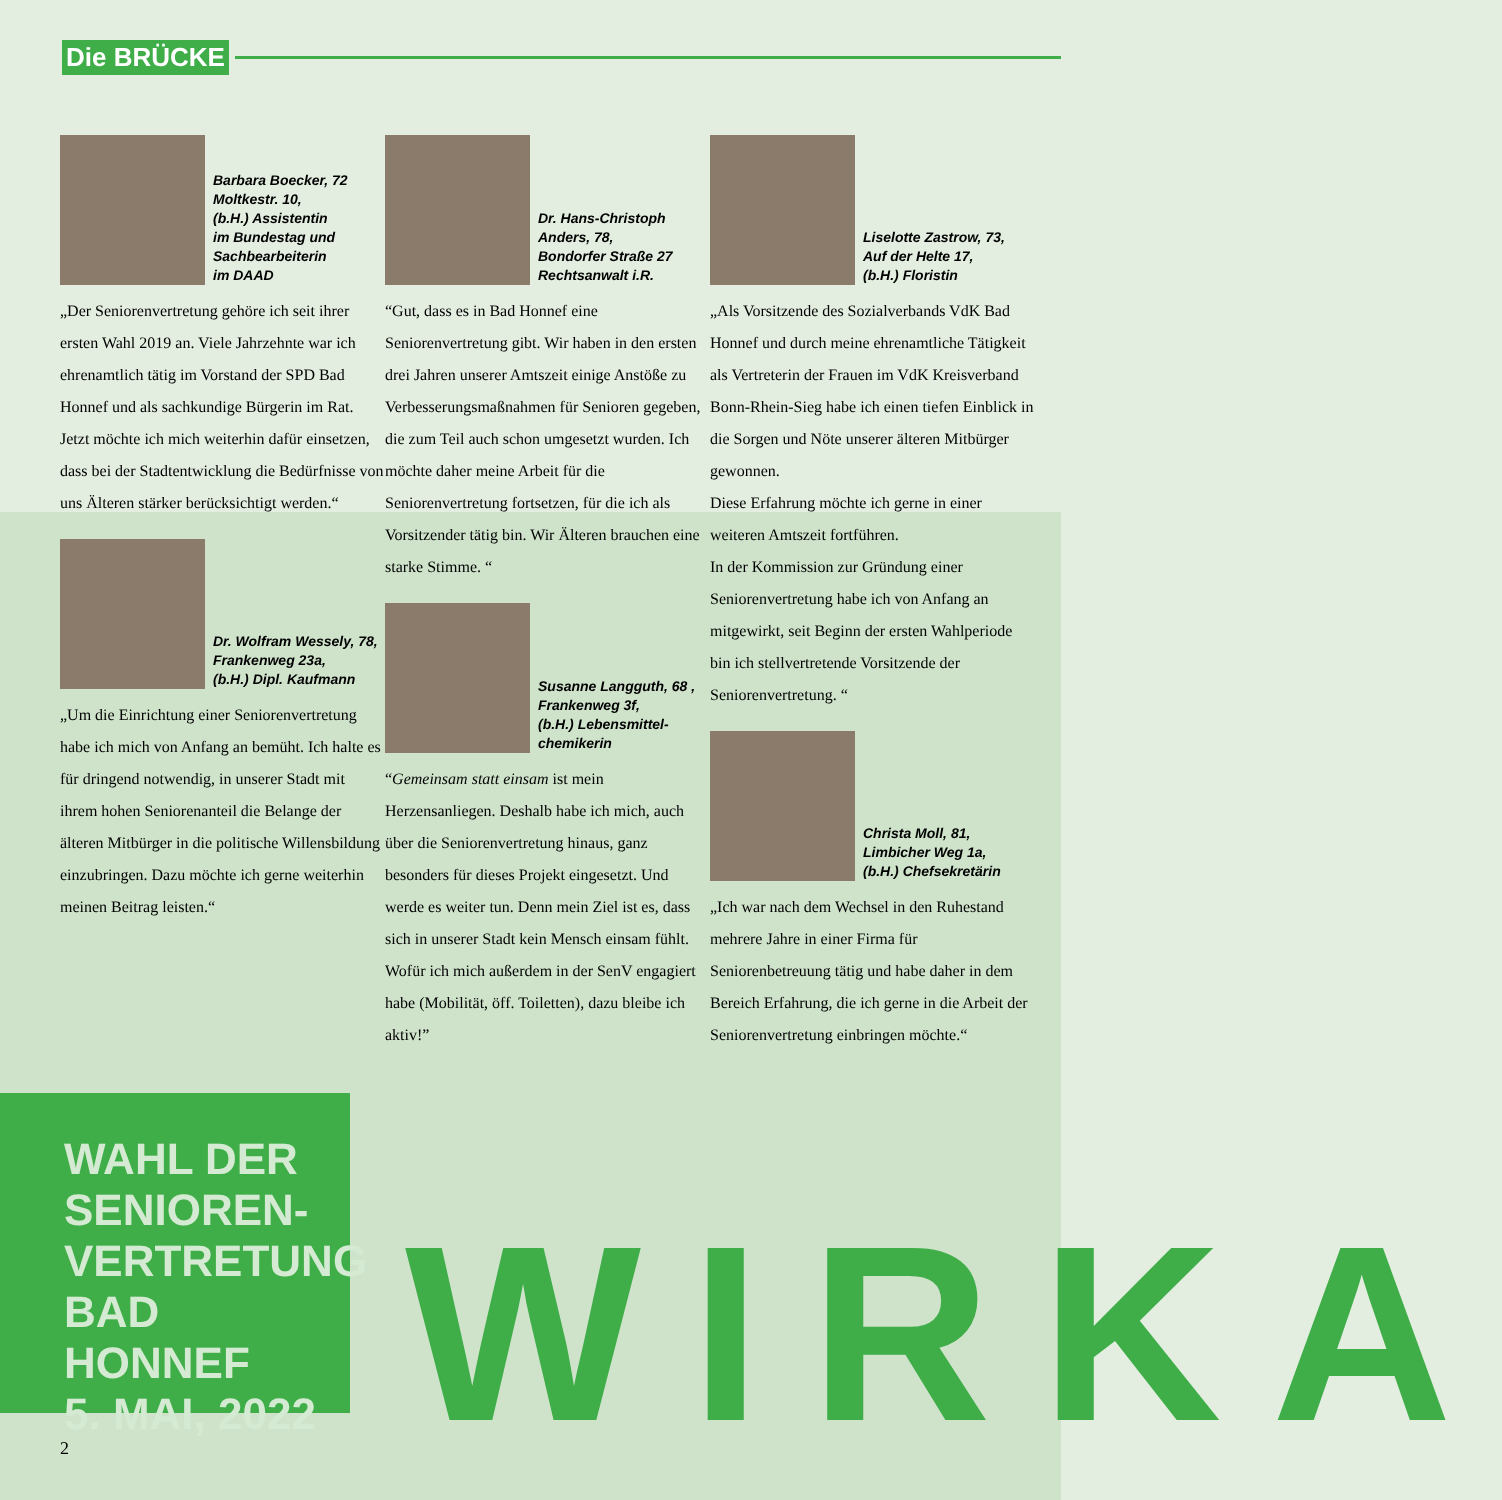Die BRÜCKE
Barbara Boecker, 72
Moltkestr. 10,
(b.H.) Assistentin
im Bundestag und
Sachbearbeiterin
im DAAD
„Der Seniorenvertretung gehöre ich seit ihrer ersten Wahl 2019 an. Viele Jahrzehnte war ich ehrenamtlich tätig im Vorstand der SPD Bad Honnef und als sachkundige Bürgerin im Rat. Jetzt möchte ich mich weiterhin dafür einsetzen, dass bei der Stadtentwicklung die Bedürfnisse von uns Älteren stärker berücksichtigt werden.“
Dr. Wolfram Wessely, 78,
Frankenweg 23a,
(b.H.) Dipl. Kaufmann
„Um die Einrichtung einer Seniorenvertretung habe ich mich von Anfang an bemüht. Ich halte es für dringend notwendig, in unserer Stadt mit ihrem hohen Seniorenanteil die Belange der älteren Mitbürger in die politische Willensbildung einzubringen. Dazu möchte ich gerne weiterhin meinen Beitrag leisten.“
Dr. Hans-Christoph
Anders, 78,
Bondorfer Straße 27
Rechtsanwalt i.R.
“Gut, dass es in Bad Honnef eine Seniorenvertretung gibt. Wir haben in den ersten drei Jahren unserer Amtszeit einige Anstöße zu Verbesserungsmaßnahmen für Senioren gegeben, die zum Teil auch schon umgesetzt wurden. Ich möchte daher meine Arbeit für die Seniorenvertretung fortsetzen, für die ich als Vorsitzender tätig bin. Wir Älteren brauchen eine starke Stimme. “
Susanne Langguth, 68 ,
Frankenweg 3f,
(b.H.) Lebensmittel-
chemikerin
“Gemeinsam statt einsam ist mein Herzensanliegen. Deshalb habe ich mich, auch über die Seniorenvertretung hinaus, ganz besonders für dieses Projekt eingesetzt. Und werde es weiter tun. Denn mein Ziel ist es, dass sich in unserer Stadt kein Mensch einsam fühlt. Wofür ich mich außerdem in der SenV engagiert habe (Mobilität, öff. Toiletten), dazu bleibe ich aktiv!”
Liselotte Zastrow, 73,
Auf der Helte 17,
(b.H.) Floristin
„Als Vorsitzende des Sozialverbands VdK Bad Honnef und durch meine ehrenamtliche Tätigkeit als Vertreterin der Frauen im VdK Kreisverband Bonn-Rhein-Sieg habe ich einen tiefen Einblick in die Sorgen und Nöte unserer älteren Mitbürger gewonnen.
Diese Erfahrung möchte ich gerne in einer weiteren Amtszeit fortführen.
In der Kommission zur Gründung einer Seniorenvertretung habe ich von Anfang an mitgewirkt, seit Beginn der ersten Wahlperiode bin ich stellvertretende Vorsitzende der Seniorenvertretung. “
Christa Moll, 81,
Limbicher Weg 1a,
(b.H.) Chefsekretärin
„Ich war nach dem Wechsel in den Ruhestand mehrere Jahre in einer Firma für Seniorenbetreuung tätig und habe daher in dem Bereich Erfahrung, die ich gerne in die Arbeit der Seniorenvertretung einbringen möchte.“
WAHL DER
SENIOREN-
VERTRETUNG
BAD HONNEF
5. MAI, 2022
WIRKA
2